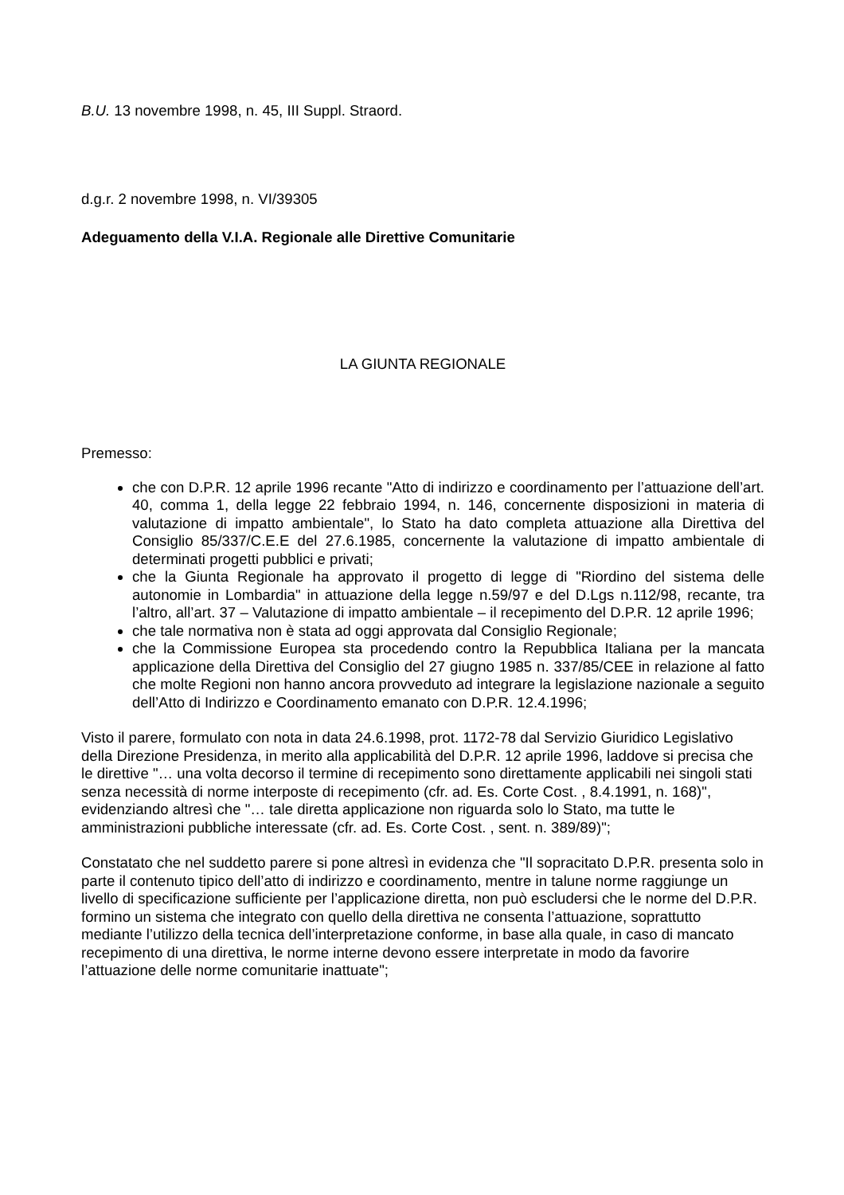B.U. 13 novembre 1998, n. 45, III Suppl. Straord.
d.g.r. 2 novembre 1998, n. VI/39305
Adeguamento della V.I.A. Regionale alle Direttive Comunitarie
LA GIUNTA REGIONALE
Premesso:
che con D.P.R. 12 aprile 1996 recante "Atto di indirizzo e coordinamento per l’attuazione dell’art. 40, comma 1, della legge 22 febbraio 1994, n. 146, concernente disposizioni in materia di valutazione di impatto ambientale", lo Stato ha dato completa attuazione alla Direttiva del Consiglio 85/337/C.E.E del 27.6.1985, concernente la valutazione di impatto ambientale di determinati progetti pubblici e privati;
che la Giunta Regionale ha approvato il progetto di legge di "Riordino del sistema delle autonomie in Lombardia" in attuazione della legge n.59/97 e del D.Lgs n.112/98, recante, tra l’altro, all’art. 37 – Valutazione di impatto ambientale – il recepimento del D.P.R. 12 aprile 1996;
che tale normativa non è stata ad oggi approvata dal Consiglio Regionale;
che la Commissione Europea sta procedendo contro la Repubblica Italiana per la mancata applicazione della Direttiva del Consiglio del 27 giugno 1985 n. 337/85/CEE in relazione al fatto che molte Regioni non hanno ancora provveduto ad integrare la legislazione nazionale a seguito dell’Atto di Indirizzo e Coordinamento emanato con D.P.R. 12.4.1996;
Visto il parere, formulato con nota in data 24.6.1998, prot. 1172-78 dal Servizio Giuridico Legislativo della Direzione Presidenza, in merito alla applicabilità del D.P.R. 12 aprile 1996, laddove si precisa che le direttive "… una volta decorso il termine di recepimento sono direttamente applicabili nei singoli stati senza necessità di norme interposte di recepimento (cfr. ad. Es. Corte Cost. , 8.4.1991, n. 168)", evidenziando altresì che "… tale diretta applicazione non riguarda solo lo Stato, ma tutte le amministrazioni pubbliche interessate (cfr. ad. Es. Corte Cost. , sent. n. 389/89)";
Constatato che nel suddetto parere si pone altresì in evidenza che "Il sopracitato D.P.R. presenta solo in parte il contenuto tipico dell’atto di indirizzo e coordinamento, mentre in talune norme raggiunge un livello di specificazione sufficiente per l’applicazione diretta, non può escludersi che le norme del D.P.R. formino un sistema che integrato con quello della direttiva ne consenta l’attuazione, soprattutto mediante l’utilizzo della tecnica dell’interpretazione conforme, in base alla quale, in caso di mancato recepimento di una direttiva, le norme interne devono essere interpretate in modo da favorire l’attuazione delle norme comunitarie inattuate";